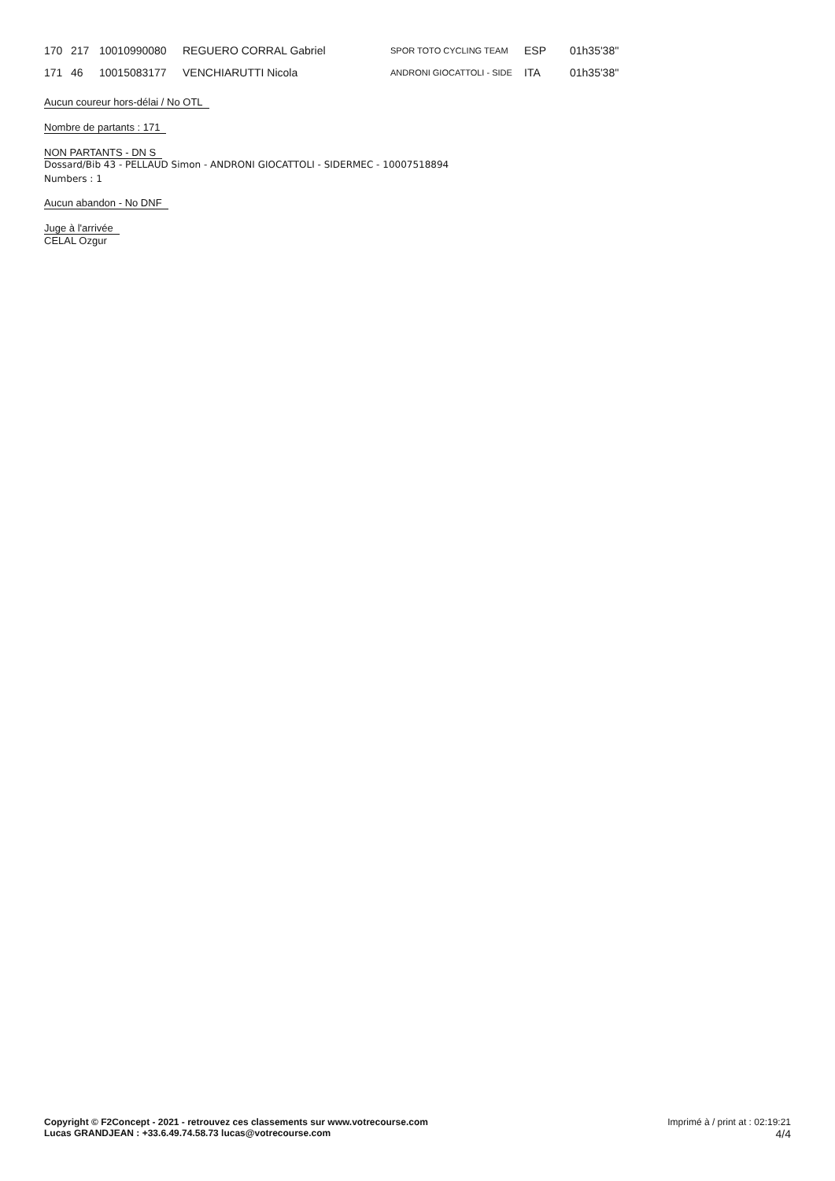| 170 | 217 | 10010990080 | REGUERO CORRAL Gabriel | SPOR TOTO CYCLING TEAM | ESP | 01h35'38'' |
| 171 | 46 | 10015083177 | VENCHIARUTTI Nicola | ANDRONI GIOCATTOLI - SIDE | ITA | 01h35'38'' |
Aucun coureur hors-délai / No OTL
Nombre de partants : 171
NON PARTANTS - DN S
Dossard/Bib 43 - PELLAUD Simon - ANDRONI GIOCATTOLI - SIDERMEC - 10007518894
Numbers : 1
Aucun abandon - No DNF
Juge à l'arrivée
CELAL Ozgur
Copyright © F2Concept - 2021 - retrouvez ces classements sur www.votrecourse.com
Lucas GRANDJEAN : +33.6.49.74.58.73 lucas@votrecourse.com
Imprimé à / print at : 02:19:21
4/4